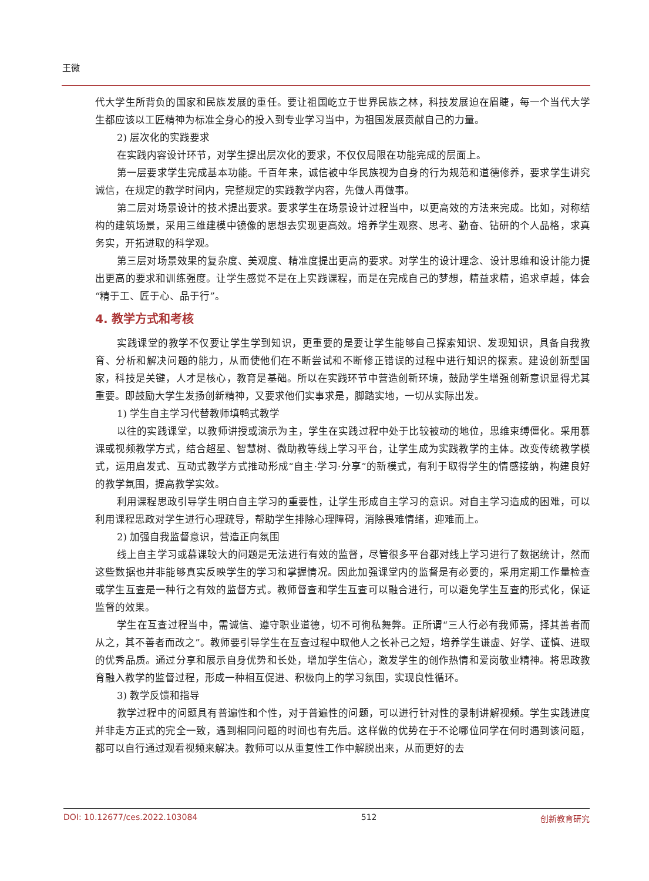王微
代大学生所背负的国家和民族发展的重任。要让祖国屹立于世界民族之林，科技发展迫在眉睫，每一个当代大学生都应该以工匠精神为标准全身心的投入到专业学习当中，为祖国发展贡献自己的力量。
2) 层次化的实践要求
在实践内容设计环节，对学生提出层次化的要求，不仅仅局限在功能完成的层面上。
第一层要求学生完成基本功能。千百年来，诚信被中华民族视为自身的行为规范和道德修养，要求学生讲究诚信，在规定的教学时间内，完整规定的实践教学内容，先做人再做事。
第二层对场景设计的技术提出要求。要求学生在场景设计过程当中，以更高效的方法来完成。比如，对称结构的建筑场景，采用三维建模中镜像的思想去实现更高效。培养学生观察、思考、勤奋、钻研的个人品格，求真务实，开拓进取的科学观。
第三层对场景效果的复杂度、美观度、精准度提出更高的要求。对学生的设计理念、设计思维和设计能力提出更高的要求和训练强度。让学生感觉不是在上实践课程，而是在完成自己的梦想，精益求精，追求卓越，体会“精于工、匠于心、品于行”。
4. 教学方式和考核
实践课堂的教学不仅要让学生学到知识，更重要的是要让学生能够自己探索知识、发现知识，具备自我教育、分析和解决问题的能力，从而使他们在不断尝试和不断修正错误的过程中进行知识的探索。建设创新型国家，科技是关键，人才是核心，教育是基础。所以在实践环节中营造创新环境，鼓励学生增强创新意识显得尤其重要。即鼓励大学生发扬创新精神，又要求他们实事求是，脚踏实地，一切从实际出发。
1) 学生自主学习代替教师填鸭式教学
以往的实践课堂，以教师讲授或演示为主，学生在实践过程中处于比较被动的地位，思维束缚僵化。采用慕课或视频教学方式，结合超星、智慧树、微助教等线上学习平台，让学生成为实践教学的主体。改变传统教学模式，运用启发式、互动式教学方式推动形成“自主·学习·分享”的新模式，有利于取得学生的情感接纳，构建良好的教学氛围，提高教学实效。
利用课程思政引导学生明白自主学习的重要性，让学生形成自主学习的意识。对自主学习造成的困难，可以利用课程思政对学生进行心理疏导，帮助学生排除心理障碍，消除畏难情绪，迎难而上。
2) 加强自我监督意识，营造正向氛围
线上自主学习或慕课较大的问题是无法进行有效的监督，尽管很多平台都对线上学习进行了数据统计，然而这些数据也并非能够真实反映学生的学习和掌握情况。因此加强课堂内的监督是有必要的，采用定期工作量检查或学生互查是一种行之有效的监督方式。教师督查和学生互查可以融合进行，可以避免学生互查的形式化，保证监督的效果。
学生在互查过程当中，需诚信、遵守职业道德，切不可徇私舞弊。正所谓“三人行必有我师焉，择其善者而从之，其不善者而改之”。教师要引导学生在互查过程中取他人之长补己之短，培养学生谦虚、好学、谨慎、进取的优秀品质。通过分享和展示自身优势和长处，增加学生信心，激发学生的创作热情和爱岗敬业精神。将思政教育融入教学的监督过程，形成一种相互促进、积极向上的学习氛围，实现良性循环。
3) 教学反馈和指导
教学过程中的问题具有普遍性和个性，对于普遍性的问题，可以进行针对性的录制讲解视频。学生实践进度并非走方正式的完全一致，遇到相同问题的时间也有先后。这样做的优势在于不论哪位同学在何时遇到该问题，都可以自行通过观看视频来解决。教师可以从重复性工作中解脱出来，从而更好的去
DOI: 10.12677/ces.2022.103084 512 创新教育研究